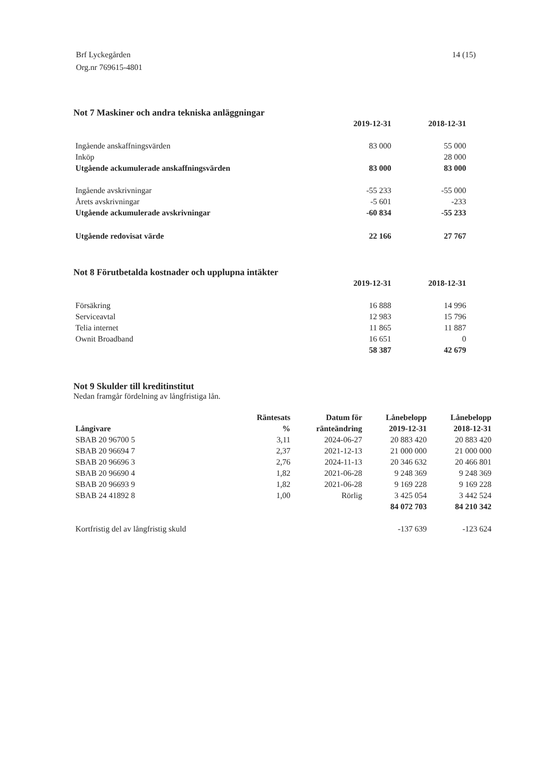Brf Lyckegården
Org.nr 769615-4801
14 (15)
Not 7 Maskiner och andra tekniska anläggningar
| | 2019-12-31 | 2018-12-31 |
| Ingående anskaffningsvärden | 83 000 | 55 000 |
| Inköp | | 28 000 |
| Utgående ackumulerade anskaffningsvärden | 83 000 | 83 000 |
| Ingående avskrivningar | -55 233 | -55 000 |
| Årets avskrivningar | -5 601 | -233 |
| Utgående ackumulerade avskrivningar | -60 834 | -55 233 |
| Utgående redovisat värde | 22 166 | 27 767 |
Not 8 Förutbetalda kostnader och upplupna intäkter
| | 2019-12-31 | 2018-12-31 |
| Försäkring | 16 888 | 14 996 |
| Serviceavtal | 12 983 | 15 796 |
| Telia internet | 11 865 | 11 887 |
| Ownit Broadband | 16 651 | 0 |
| | 58 387 | 42 679 |
Not 9 Skulder till kreditinstitut
Nedan framgår fördelning av långfristiga lån.
| | Räntesats | Datum för | Lånebelopp | Lånebelopp |
| --- | --- | --- | --- | --- |
| Långivare | % | ränteändring | 2019-12-31 | 2018-12-31 |
| SBAB 20 96700 5 | 3,11 | 2024-06-27 | 20 883 420 | 20 883 420 |
| SBAB 20 96694 7 | 2,37 | 2021-12-13 | 21 000 000 | 21 000 000 |
| SBAB 20 96696 3 | 2,76 | 2024-11-13 | 20 346 632 | 20 466 801 |
| SBAB 20 96690 4 | 1,82 | 2021-06-28 | 9 248 369 | 9 248 369 |
| SBAB 20 96693 9 | 1,82 | 2021-06-28 | 9 169 228 | 9 169 228 |
| SBAB 24 41892 8 | 1,00 | Rörlig | 3 425 054 | 3 442 524 |
| | | | 84 072 703 | 84 210 342 |
| Kortfristig del av långfristig skuld | | | -137 639 | -123 624 |